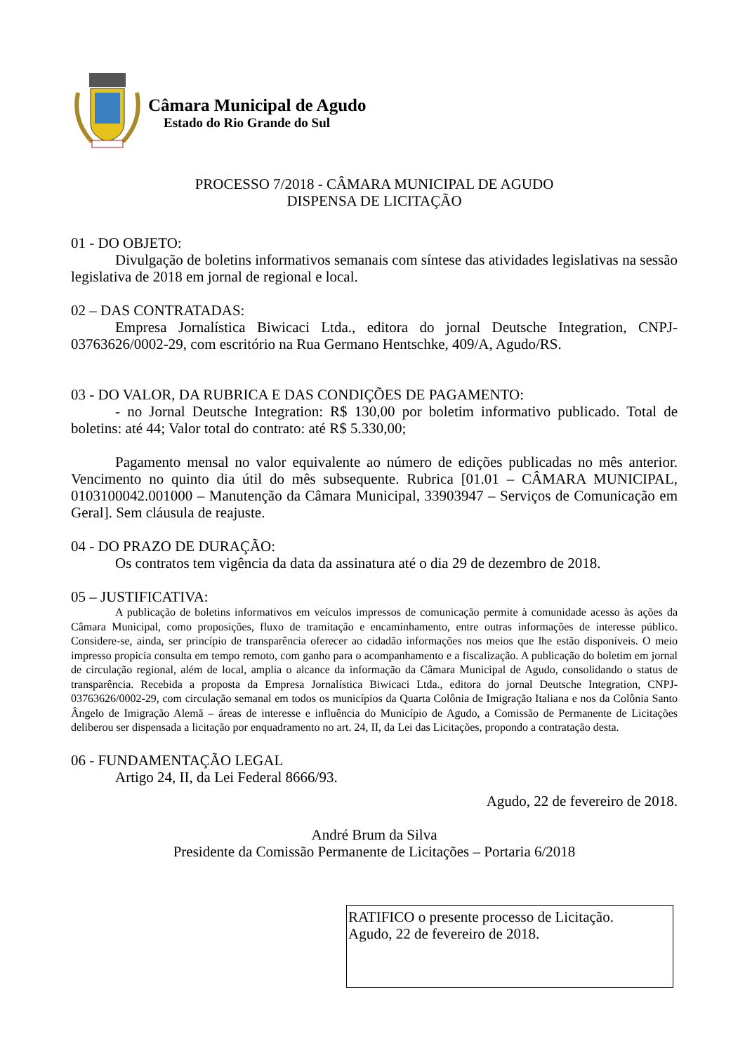Câmara Municipal de Agudo
Estado do Rio Grande do Sul
PROCESSO 7/2018 - CÂMARA MUNICIPAL DE AGUDO
DISPENSA DE LICITAÇÃO
01 - DO OBJETO:
Divulgação de boletins informativos semanais com síntese das atividades legislativas na sessão legislativa de 2018 em jornal de regional e local.
02 – DAS CONTRATADAS:
Empresa Jornalística Biwicaci Ltda., editora do jornal Deutsche Integration, CNPJ-03763626/0002-29, com escritório na Rua Germano Hentschke, 409/A, Agudo/RS.
03 - DO VALOR, DA RUBRICA E DAS CONDIÇÕES DE PAGAMENTO:
- no Jornal Deutsche Integration: R$ 130,00 por boletim informativo publicado. Total de boletins: até 44; Valor total do contrato: até R$ 5.330,00;
Pagamento mensal no valor equivalente ao número de edições publicadas no mês anterior. Vencimento no quinto dia útil do mês subsequente. Rubrica [01.01 – CÂMARA MUNICIPAL, 0103100042.001000 – Manutenção da Câmara Municipal, 33903947 – Serviços de Comunicação em Geral]. Sem cláusula de reajuste.
04 - DO PRAZO DE DURAÇÃO:
Os contratos tem vigência da data da assinatura até o dia 29 de dezembro de 2018.
05 – JUSTIFICATIVA:
A publicação de boletins informativos em veículos impressos de comunicação permite à comunidade acesso às ações da Câmara Municipal, como proposições, fluxo de tramitação e encaminhamento, entre outras informações de interesse público. Considere-se, ainda, ser princípio de transparência oferecer ao cidadão informações nos meios que lhe estão disponíveis. O meio impresso propicia consulta em tempo remoto, com ganho para o acompanhamento e a fiscalização. A publicação do boletim em jornal de circulação regional, além de local, amplia o alcance da informação da Câmara Municipal de Agudo, consolidando o status de transparência. Recebida a proposta da Empresa Jornalística Biwicaci Ltda., editora do jornal Deutsche Integration, CNPJ-03763626/0002-29, com circulação semanal em todos os municípios da Quarta Colônia de Imigração Italiana e nos da Colônia Santo Ângelo de Imigração Alemã – áreas de interesse e influência do Município de Agudo, a Comissão de Permanente de Licitações deliberou ser dispensada a licitação por enquadramento no art. 24, II, da Lei das Licitações, propondo a contratação desta.
06 - FUNDAMENTAÇÃO LEGAL
Artigo 24, II, da Lei Federal 8666/93.
Agudo, 22 de fevereiro de 2018.
André Brum da Silva
Presidente da Comissão Permanente de Licitações – Portaria 6/2018
RATIFICO o presente processo de Licitação.
Agudo, 22 de fevereiro de 2018.